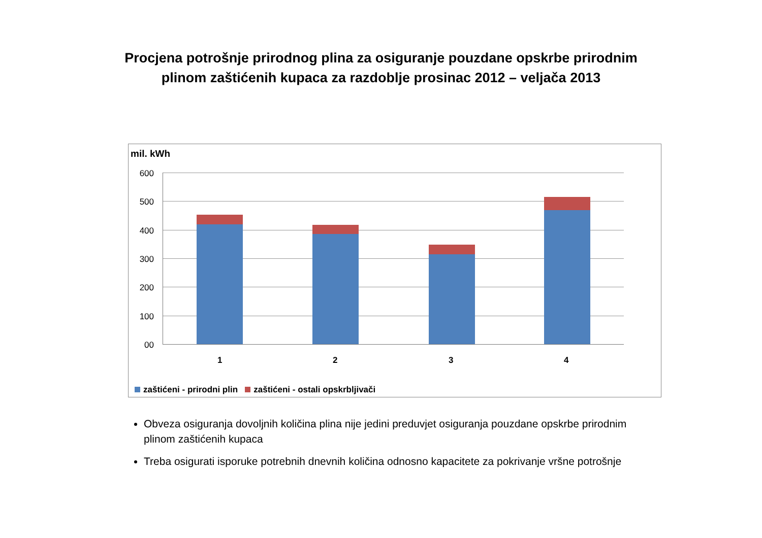Procjena potrošnje prirodnog plina za osiguranje pouzdane opskrbe prirodnim
plinom zaštićenih kupaca za razdoblje prosinac 2012 – veljača 2013
mil. kWh
600
500
400
300
200
100
00
1 2 3 4
zaštićeni - prirodni plin zaštićeni - ostali opskrbljivači
Obveza osiguranja dovoljnih količina plina nije jedini preduvjet osiguranja pouzdane opskrbe prirodnim plinom zaštićenih kupaca
Treba osigurati isporuke potrebnih dnevnih količina odnosno kapacitete za pokrivanje vršne potrošnje